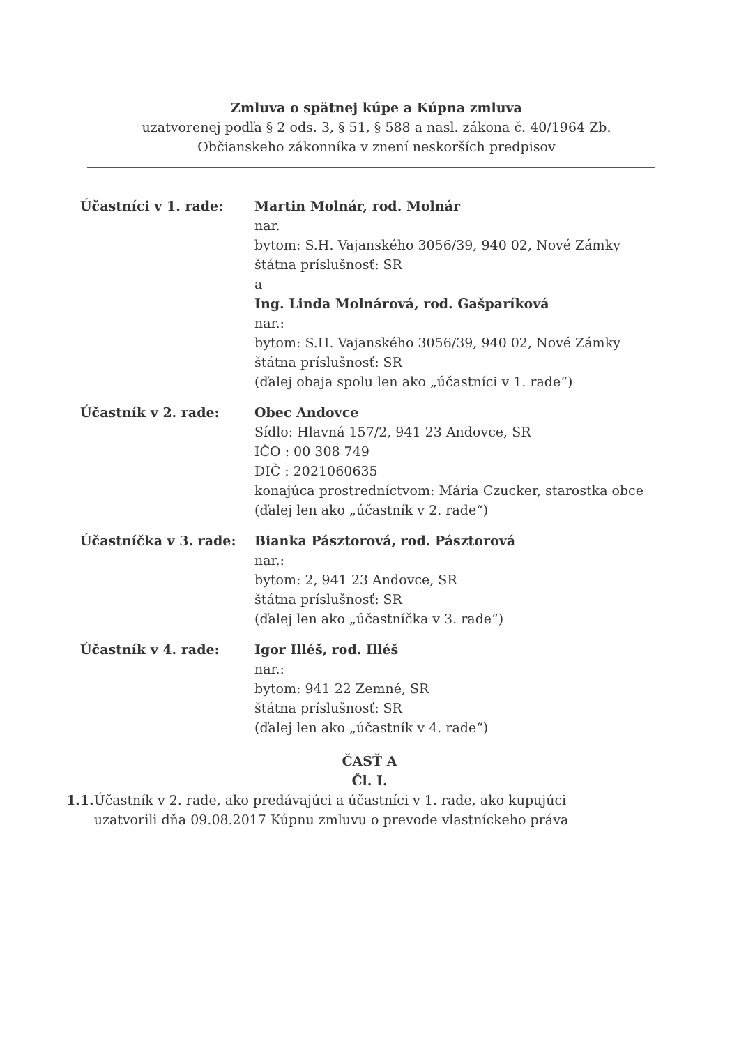Zmluva o spätnej kúpe a Kúpna zmluva
uzatvorenej podľa § 2 ods. 3, § 51, § 588 a nasl. zákona č. 40/1964 Zb.
Občianskeho zákonníka v znení neskorších predpisov
Účastníci v 1. rade: Martin Molnár, rod. Molnár
nar.
bytom: S.H. Vajanského 3056/39, 940 02, Nové Zámky
štátna príslušnosť: SR
a
Ing. Linda Molnárová, rod. Gašparíková
nar.:
bytom: S.H. Vajanského 3056/39, 940 02, Nové Zámky
štátna príslušnosť: SR
(ďalej obaja spolu len ako „účastníci v 1. rade“)
Účastník v 2. rade: Obec Andovce
Sídlo: Hlavná 157/2, 941 23 Andovce, SR
IČO : 00 308 749
DIČ : 2021060635
konajúca prostredníctvom: Mária Czucker, starostka obce
(ďalej len ako „účastník v 2. rade“)
Účastníčka v 3. rade: Bianka Pásztorová, rod. Pásztorová
nar.:
bytom: 2, 941 23 Andovce, SR
štátna príslušnosť: SR
(ďalej len ako „účastníčka v 3. rade“)
Účastník v 4. rade: Igor Illéš, rod. Illéš
nar.:
bytom: 941 22 Zemné, SR
štátna príslušnosť: SR
(ďalej len ako „účastník v 4. rade“)
ČASŤ A
Čl. I.
1.1. Účastník v 2. rade, ako predávajúci a účastníci v 1. rade, ako kupujúci uzatvorili dňa 09.08.2017 Kúpnu zmluvu o prevode vlastníckeho práva